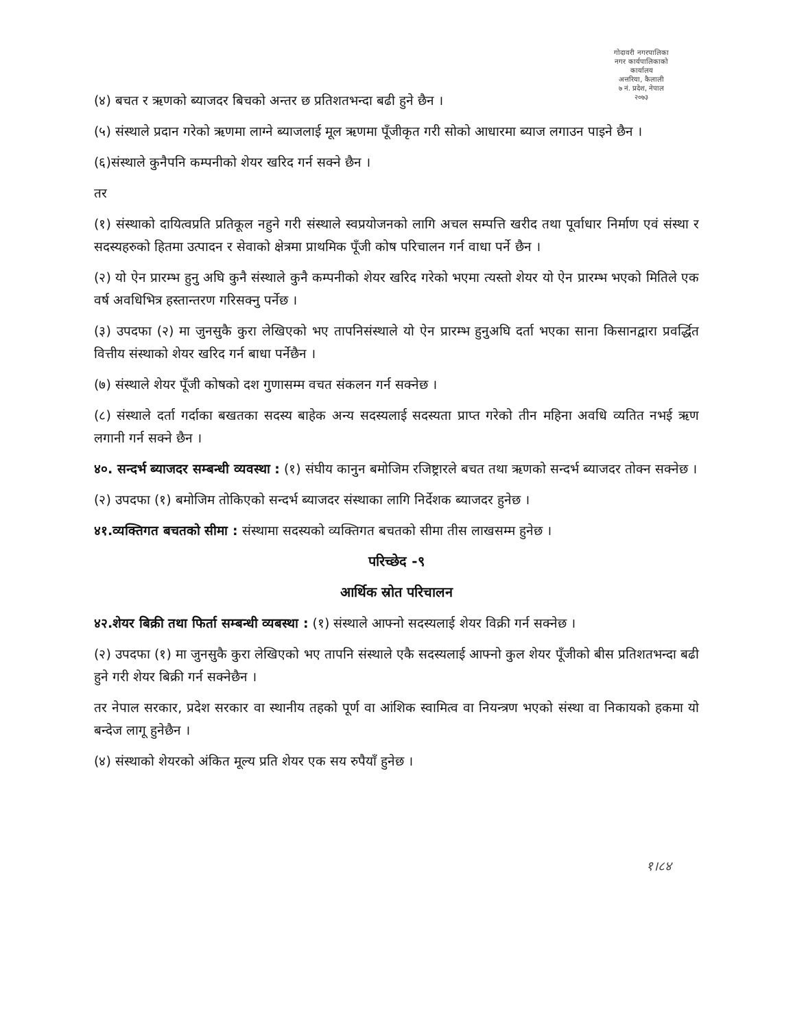गोदावरी नगरपालिका
नगर कार्यपालिकाको कार्यालय
अत्तरिया, कैलाली
७ नं. प्रदेश, नेपाल
२०७३
(४) बचत र ऋणको ब्याजदर बिचको अन्तर छ प्रतिशतभन्दा बढी हुने छैन ।
(५) संस्थाले प्रदान गरेको ऋणमा लाग्ने ब्याजलाई मूल ऋणमा पूँजीकृत गरी सोको आधारमा ब्याज लगाउन पाइने छैन ।
(६)संस्थाले कुनैपनि कम्पनीको शेयर खरिद गर्न सक्ने छैन ।
तर
(१) संस्थाको दायित्वप्रति प्रतिकूल नहुने गरी संस्थाले स्वप्रयोजनको लागि अचल सम्पत्ति खरीद तथा पूर्वाधार निर्माण एवं संस्था र सदस्यहरुको हितमा उत्पादन र सेवाको क्षेत्रमा प्राथमिक पूँजी कोष परिचालन गर्न वाधा पर्ने छैन ।
(२) यो ऐन प्रारम्भ हुनु अघि कुनै संस्थाले कुनै कम्पनीको शेयर खरिद गरेको भएमा त्यस्तो शेयर यो ऐन प्रारम्भ भएको मितिले एक वर्ष अवधिभित्र हस्तान्तरण गरिसक्नु पर्नेछ ।
(३) उपदफा (२) मा जुनसुकै कुरा लेखिएको भए तापनिसंस्थाले यो ऐन प्रारम्भ हुनुअघि दर्ता भएका साना किसानद्वारा प्रवर्द्धित वित्तीय संस्थाको शेयर खरिद गर्न बाधा पर्नेछैन ।
(७) संस्थाले शेयर पूँजी कोषको दश गुणासम्म वचत संकलन गर्न सक्नेछ ।
(८) संस्थाले दर्ता गर्दाका बखतका सदस्य बाहेक अन्य सदस्यलाई सदस्यता प्राप्त गरेको तीन महिना अवधि व्यतित नभई ऋण लगानी गर्न सक्ने छैन ।
४०. सन्दर्भ ब्याजदर सम्बन्धी व्यवस्था : (१) संघीय कानुन बमोजिम रजिष्ट्रारले बचत तथा ऋणको सन्दर्भ ब्याजदर तोक्न सक्नेछ ।
(२) उपदफा (१) बमोजिम तोकिएको सन्दर्भ ब्याजदर संस्थाका लागि निर्देशक ब्याजदर हुनेछ ।
४१.व्यक्तिगत बचतको सीमा : संस्थामा सदस्यको व्यक्तिगत बचतको सीमा तीस लाखसम्म हुनेछ ।
परिच्छेद -९
आर्थिक स्रोत परिचालन
४२.शेयर बिक्री तथा फिर्ता सम्बन्धी व्यबस्था : (१) संस्थाले आफ्नो सदस्यलाई शेयर विक्री गर्न सक्नेछ ।
(२) उपदफा (१) मा जुनसुकै कुरा लेखिएको भए तापनि संस्थाले एकै सदस्यलाई आफ्नो कुल शेयर पूँजीको बीस प्रतिशतभन्दा बढी हुने गरी शेयर बिक्री गर्न सक्नेछैन ।
तर नेपाल सरकार, प्रदेश सरकार वा स्थानीय तहको पूर्ण वा आंशिक स्वामित्व वा नियन्त्रण भएको संस्था वा निकायको हकमा यो बन्देज लागू हुनेछैन ।
(४) संस्थाको शेयरको अंकित मूल्य प्रति शेयर एक सय रुपैयाँ हुनेछ ।
१।८४